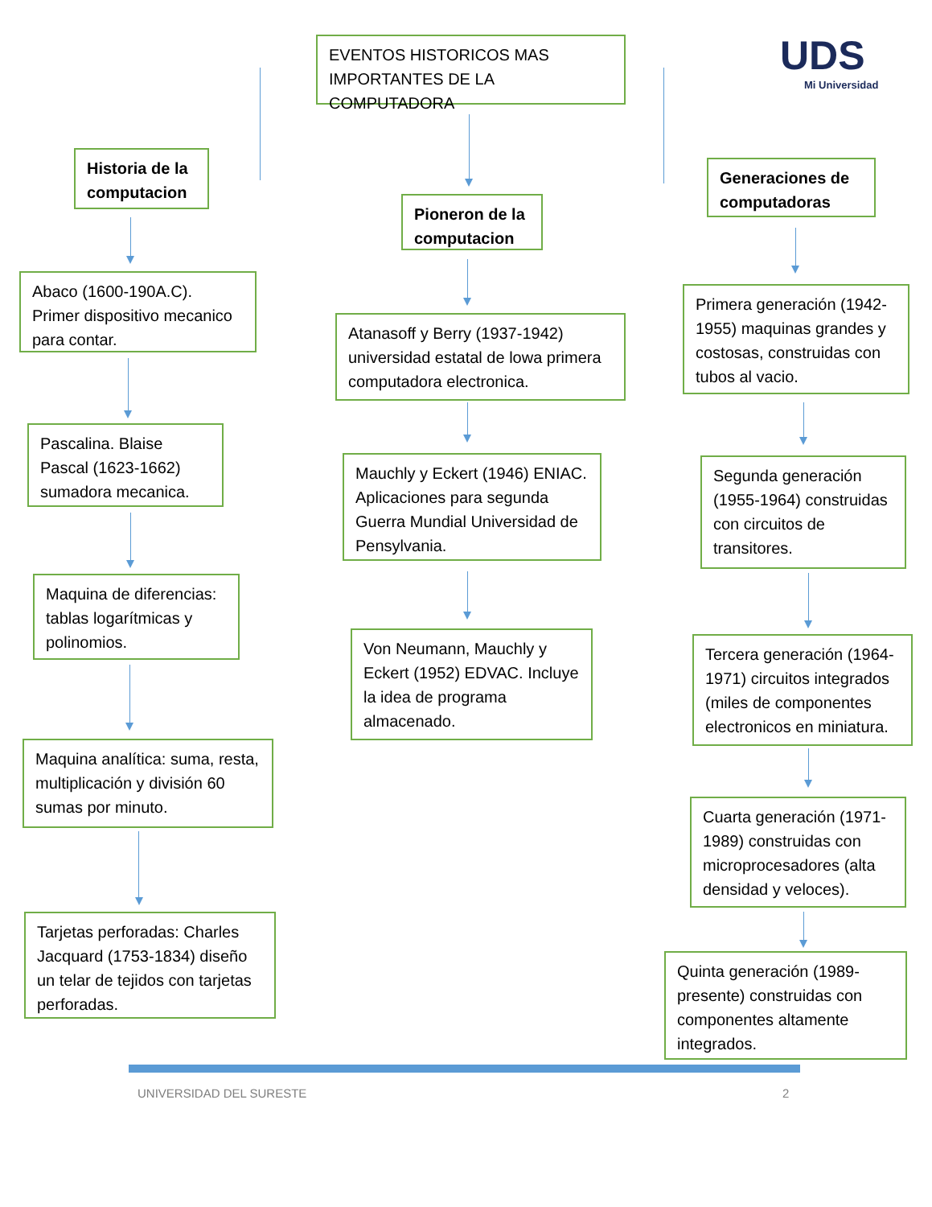UDS
Mi Universidad
EVENTOS HISTORICOS MAS IMPORTANTES DE LA COMPUTADORA
Historia de la computacion
Pioneron de la computacion
Generaciones de computadoras
Abaco (1600-190A.C). Primer dispositivo mecanico para contar.
Pascalina. Blaise Pascal (1623-1662) sumadora mecanica.
Maquina de diferencias: tablas logarítmicas y polinomios.
Maquina analítica: suma, resta, multiplicación y división 60 sumas por minuto.
Tarjetas perforadas: Charles Jacquard (1753-1834) diseño un telar de tejidos con tarjetas perforadas.
Atanasoff y Berry (1937-1942) universidad estatal de lowa primera computadora electronica.
Mauchly y Eckert (1946) ENIAC. Aplicaciones para segunda Guerra Mundial Universidad de Pensylvania.
Von Neumann, Mauchly y Eckert (1952) EDVAC. Incluye la idea de programa almacenado.
Primera generación (1942-1955) maquinas grandes y costosas, construidas con tubos al vacio.
Segunda generación (1955-1964) construidas con circuitos de transitores.
Tercera generación (1964-1971) circuitos integrados (miles de componentes electronicos en miniatura.
Cuarta generación (1971-1989) construidas con microprocesadores (alta densidad y veloces).
Quinta generación (1989-presente) construidas con componentes altamente integrados.
UNIVERSIDAD DEL SURESTE 2